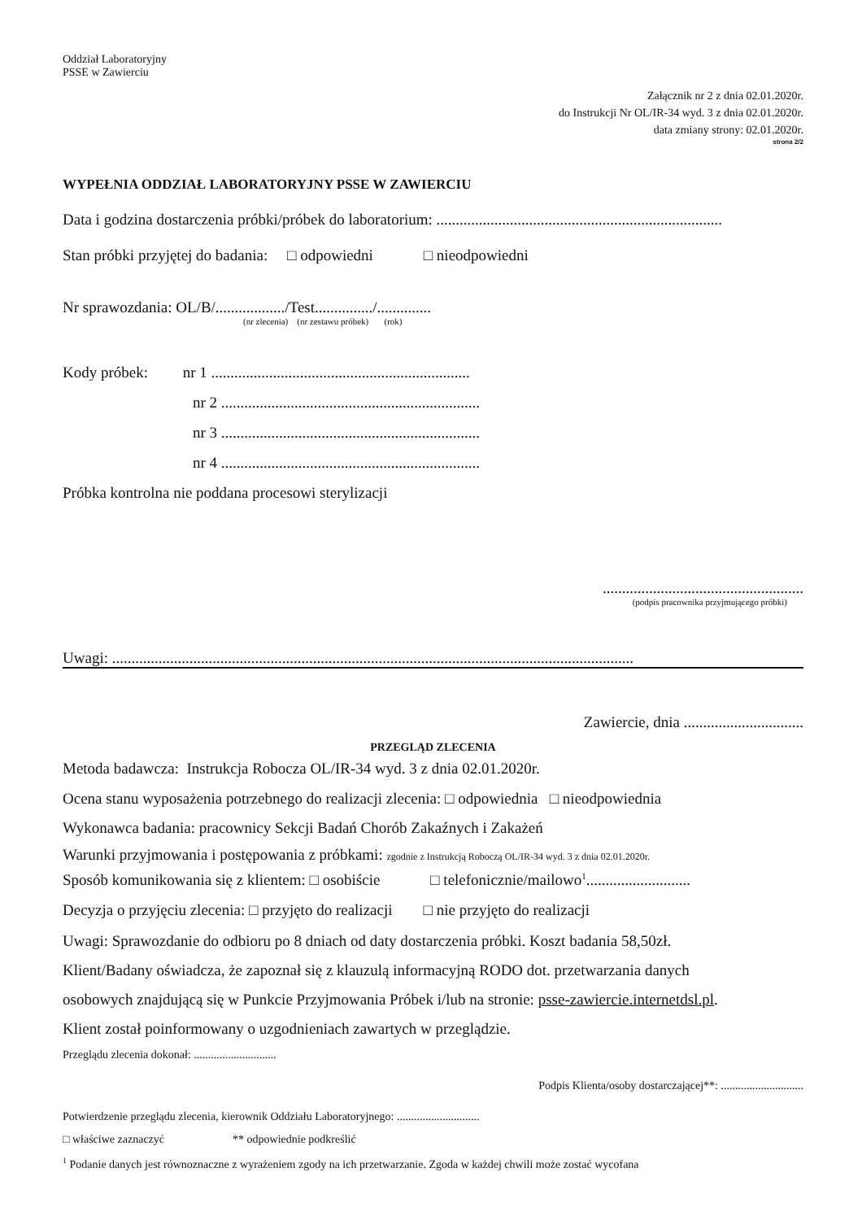Oddział Laboratoryjny
PSSE w Zawierciu
Załącznik nr 2 z dnia 02.01.2020r.
do Instrukcji Nr OL/IR-34 wyd. 3 z dnia 02.01.2020r.
data zmiany strony: 02.01.2020r.
strona 2/2
WYPEŁNIA ODDZIAŁ LABORATORYJNY PSSE W ZAWIERCIU
Data i godzina dostarczenia próbki/próbek do laboratorium: ..........................................................................
Stan próbki przyjętej do badania: □ odpowiedni □ nieodpowiedni
Nr sprawozdania: OL/B/................../Test.............../..............
(nr zlecenia) (nr zestawu próbek) (rok)
Kody próbek: nr 1 ...................................................................
nr 2 ...................................................................
nr 3 ...................................................................
nr 4 ...................................................................
Próbka kontrolna nie poddana procesowi sterylizacji
....................................................
(podpis pracownika przyjmującego próbki)
Uwagi: .......................................................................................................................................
Zawiercie, dnia ...............................
PRZEGLĄD ZLECENIA
Metoda badawcza: Instrukcja Robocza OL/IR-34 wyd. 3 z dnia 02.01.2020r.
Ocena stanu wyposażenia potrzebnego do realizacji zlecenia: □ odpowiednia □ nieodpowiednia
Wykonawca badania: pracownicy Sekcji Badań Chorób Zakaźnych i Zakażeń
Warunki przyjmowania i postępowania z próbkami: zgodnie z Instrukcją Roboczą OL/IR-34 wyd. 3 z dnia 02.01.2020r.
Sposób komunikowania się z klientem: □ osobiście □ telefonicznie/mailowo<sup>1</sup>...........................
Decyzja o przyjęciu zlecenia: □ przyjęto do realizacji □ nie przyjęto do realizacji
Uwagi: Sprawozdanie do odbioru po 8 dniach od daty dostarczenia próbki. Koszt badania 58,50zł.
Klient/Badany oświadcza, że zapoznał się z klauzulą informacyjną RODO dot. przetwarzania danych
osobowych znajdującą się w Punkcie Przyjmowania Próbek i/lub na stronie: psse-zawiercie.internetdsl.pl.
Klient został poinformowany o uzgodnieniach zawartych w przeglądzie.
Przeglądu zlecenia dokonał: .............................
Podpis Klienta/osoby dostarczającej**: .............................
Potwierdzenie przeglądu zlecenia, kierownik Oddziału Laboratoryjnego: .............................
□ właściwe zaznaczyć ** odpowiednie podkreślić
<sup>1</sup> Podanie danych jest równoznaczne z wyrażeniem zgody na ich przetwarzanie. Zgoda w każdej chwili może zostać wycofana